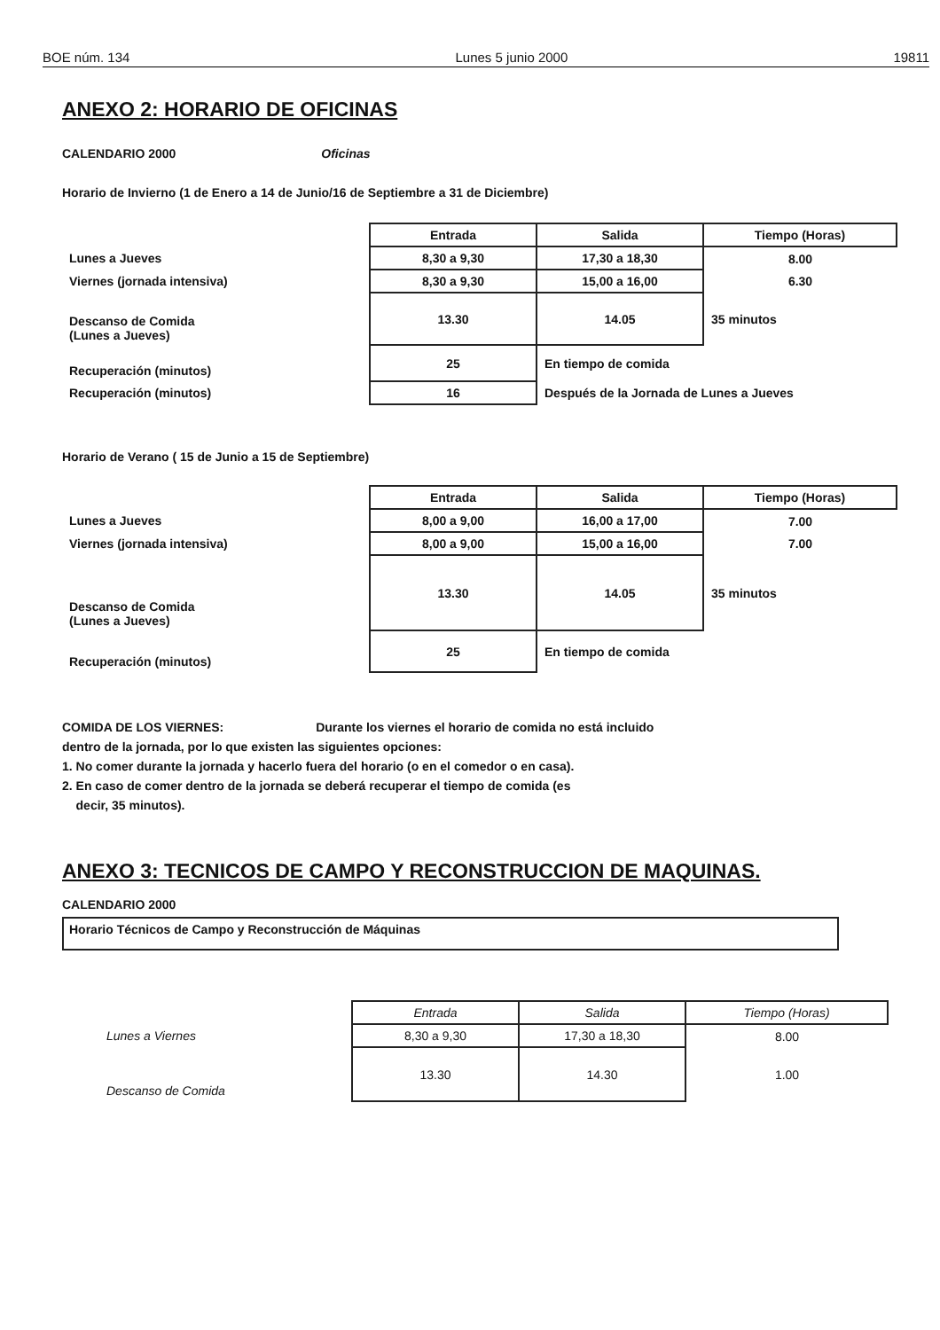BOE núm. 134 Lunes 5 junio 2000 19811
ANEXO 2: HORARIO DE OFICINAS
CALENDARIO 2000 Oficinas
Horario de Invierno (1 de Enero a 14 de Junio/16 de Septiembre a 31 de Diciembre)
| | Entrada | Salida | Tiempo (Horas) |
| Lunes a Jueves | 8,30 a 9,30 | 17,30 a 18,30 | 8.00 |
| Viernes (jornada intensiva) | 8,30 a 9,30 | 15,00 a 16,00 | 6.30 |
| Descanso de Comida (Lunes a Jueves) | 13.30 | 14.05 | 35 minutos |
| Recuperación (minutos) | 25 | En tiempo de comida | |
| Recuperación (minutos) | 16 | Después de la Jornada de Lunes a Jueves | |
Horario de Verano ( 15 de Junio a 15 de Septiembre)
| | Entrada | Salida | Tiempo (Horas) |
| Lunes a Jueves | 8,00 a 9,00 | 16,00 a 17,00 | 7.00 |
| Viernes (jornada intensiva) | 8,00 a 9,00 | 15,00 a 16,00 | 7.00 |
| Descanso de Comida (Lunes a Jueves) | 13.30 | 14.05 | 35 minutos |
| Recuperación (minutos) | 25 | En tiempo de comida | |
COMIDA DE LOS VIERNES: Durante los viernes el horario de comida no está incluido
dentro de la jornada, por lo que existen las siguientes opciones:
1. No comer durante la jornada y hacerlo fuera del horario (o en el comedor o en casa).
2. En caso de comer dentro de la jornada se deberá recuperar el tiempo de comida (es
decir, 35 minutos).
ANEXO 3: TECNICOS DE CAMPO Y RECONSTRUCCION DE MAQUINAS.
CALENDARIO 2000
Horario Técnicos de Campo y Reconstrucción de Máquinas
| | Entrada | Salida | Tiempo (Horas) |
| Lunes a Viernes | 8,30 a 9,30 | 17,30 a 18,30 | 8.00 |
| Descanso de Comida | 13.30 | 14.30 | 1.00 |